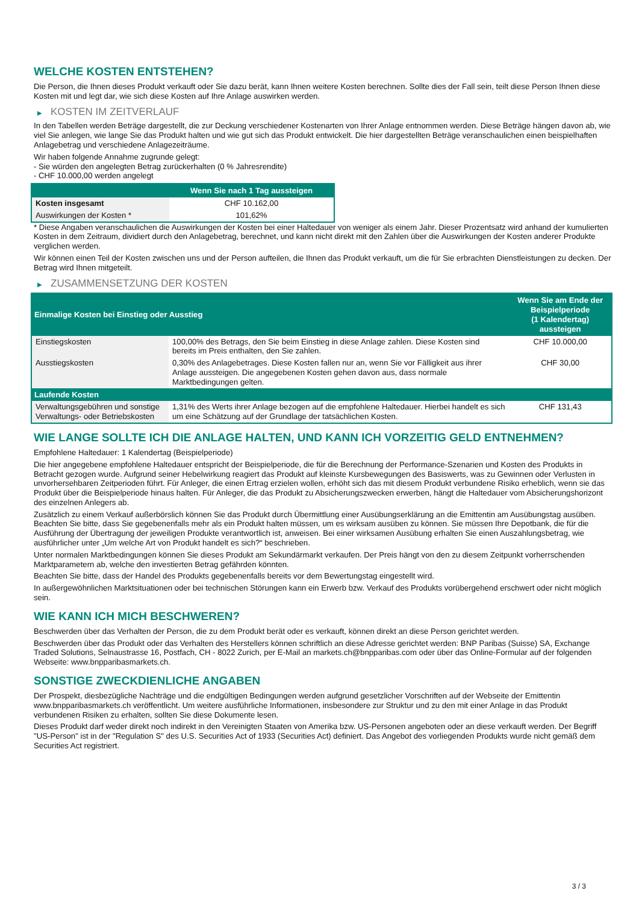WELCHE KOSTEN ENTSTEHEN?
Die Person, die Ihnen dieses Produkt verkauft oder Sie dazu berät, kann Ihnen weitere Kosten berechnen. Sollte dies der Fall sein, teilt diese Person Ihnen diese Kosten mit und legt dar, wie sich diese Kosten auf Ihre Anlage auswirken werden.
▶ KOSTEN IM ZEITVERLAUF
In den Tabellen werden Beträge dargestellt, die zur Deckung verschiedener Kostenarten von Ihrer Anlage entnommen werden. Diese Beträge hängen davon ab, wie viel Sie anlegen, wie lange Sie das Produkt halten und wie gut sich das Produkt entwickelt. Die hier dargestellten Beträge veranschaulichen einen beispielhaften Anlagebetrag und verschiedene Anlagezeiträume.
Wir haben folgende Annahme zugrunde gelegt:
- Sie würden den angelegten Betrag zurückerhalten (0 % Jahresrendite)
- CHF 10.000,00 werden angelegt
| | Wenn Sie nach 1 Tag aussteigen |
| --- | --- |
| Kosten insgesamt | CHF 10.162,00 |
| Auswirkungen der Kosten * | 101,62% |
* Diese Angaben veranschaulichen die Auswirkungen der Kosten bei einer Haltedauer von weniger als einem Jahr. Dieser Prozentsatz wird anhand der kumulierten Kosten in dem Zeitraum, dividiert durch den Anlagebetrag, berechnet, und kann nicht direkt mit den Zahlen über die Auswirkungen der Kosten anderer Produkte verglichen werden.
Wir können einen Teil der Kosten zwischen uns und der Person aufteilen, die Ihnen das Produkt verkauft, um die für Sie erbrachten Dienstleistungen zu decken. Der Betrag wird Ihnen mitgeteilt.
▶ ZUSAMMENSETZUNG DER KOSTEN
| Einmalige Kosten bei Einstieg oder Ausstieg | | Wenn Sie am Ende der Beispielperiode (1 Kalendertag) aussteigen |
| --- | --- | --- |
| Einstiegskosten | 100,00% des Betrags, den Sie beim Einstieg in diese Anlage zahlen. Diese Kosten sind bereits im Preis enthalten, den Sie zahlen. | CHF 10.000,00 |
| Ausstiegskosten | 0,30% des Anlagebetrages. Diese Kosten fallen nur an, wenn Sie vor Fälligkeit aus ihrer Anlage aussteigen. Die angegebenen Kosten gehen davon aus, dass normale Marktbedingungen gelten. | CHF 30,00 |
| Laufende Kosten | | |
| Verwaltungsgebühren und sonstige Verwaltungs- oder Betriebskosten | 1,31% des Werts ihrer Anlage bezogen auf die empfohlene Haltedauer. Hierbei handelt es sich um eine Schätzung auf der Grundlage der tatsächlichen Kosten. | CHF 131,43 |
WIE LANGE SOLLTE ICH DIE ANLAGE HALTEN, UND KANN ICH VORZEITIG GELD ENTNEHMEN?
Empfohlene Haltedauer: 1 Kalendertag (Beispielperiode)
Die hier angegebene empfohlene Haltedauer entspricht der Beispielperiode, die für die Berechnung der Performance-Szenarien und Kosten des Produkts in Betracht gezogen wurde. Aufgrund seiner Hebelwirkung reagiert das Produkt auf kleinste Kursbewegungen des Basiswerts, was zu Gewinnen oder Verlusten in unvorhersehbaren Zeitperioden führt. Für Anleger, die einen Ertrag erzielen wollen, erhöht sich das mit diesem Produkt verbundene Risiko erheblich, wenn sie das Produkt über die Beispielperiode hinaus halten. Für Anleger, die das Produkt zu Absicherungszwecken erwerben, hängt die Haltedauer vom Absicherungshorizont des einzelnen Anlegers ab.
Zusätzlich zu einem Verkauf außerbörslich können Sie das Produkt durch Übermittlung einer Ausübungserklärung an die Emittentin am Ausübungstag ausüben. Beachten Sie bitte, dass Sie gegebenenfalls mehr als ein Produkt halten müssen, um es wirksam ausüben zu können. Sie müssen Ihre Depotbank, die für die Ausführung der Übertragung der jeweiligen Produkte verantwortlich ist, anweisen. Bei einer wirksamen Ausübung erhalten Sie einen Auszahlungsbetrag, wie ausführlicher unter „Um welche Art von Produkt handelt es sich?“ beschrieben.
Unter normalen Marktbedingungen können Sie dieses Produkt am Sekundärmarkt verkaufen. Der Preis hängt von den zu diesem Zeitpunkt vorherrschenden Marktparametern ab, welche den investierten Betrag gefährden könnten.
Beachten Sie bitte, dass der Handel des Produkts gegebenenfalls bereits vor dem Bewertungstag eingestellt wird.
In außergewöhnlichen Marktsituationen oder bei technischen Störungen kann ein Erwerb bzw. Verkauf des Produkts vorübergehend erschwert oder nicht möglich sein.
WIE KANN ICH MICH BESCHWEREN?
Beschwerden über das Verhalten der Person, die zu dem Produkt berät oder es verkauft, können direkt an diese Person gerichtet werden.
Beschwerden über das Produkt oder das Verhalten des Herstellers können schriftlich an diese Adresse gerichtet werden: BNP Paribas (Suisse) SA, Exchange Traded Solutions, Selnaustrasse 16, Postfach, CH - 8022 Zurich, per E-Mail an markets.ch@bnpparibas.com oder über das Online-Formular auf der folgenden Webseite: www.bnpparibasmarkets.ch.
SONSTIGE ZWECKDIENLICHE ANGABEN
Der Prospekt, diesbezügliche Nachträge und die endgültigen Bedingungen werden aufgrund gesetzlicher Vorschriften auf der Webseite der Emittentin www.bnpparibasmarkets.ch veröffentlicht. Um weitere ausführliche Informationen, insbesondere zur Struktur und zu den mit einer Anlage in das Produkt verbundenen Risiken zu erhalten, sollten Sie diese Dokumente lesen.
Dieses Produkt darf weder direkt noch indirekt in den Vereinigten Staaten von Amerika bzw. US-Personen angeboten oder an diese verkauft werden. Der Begriff "US-Person" ist in der "Regulation S" des U.S. Securities Act of 1933 (Securities Act) definiert. Das Angebot des vorliegenden Produkts wurde nicht gemäß dem Securities Act registriert.
3 / 3